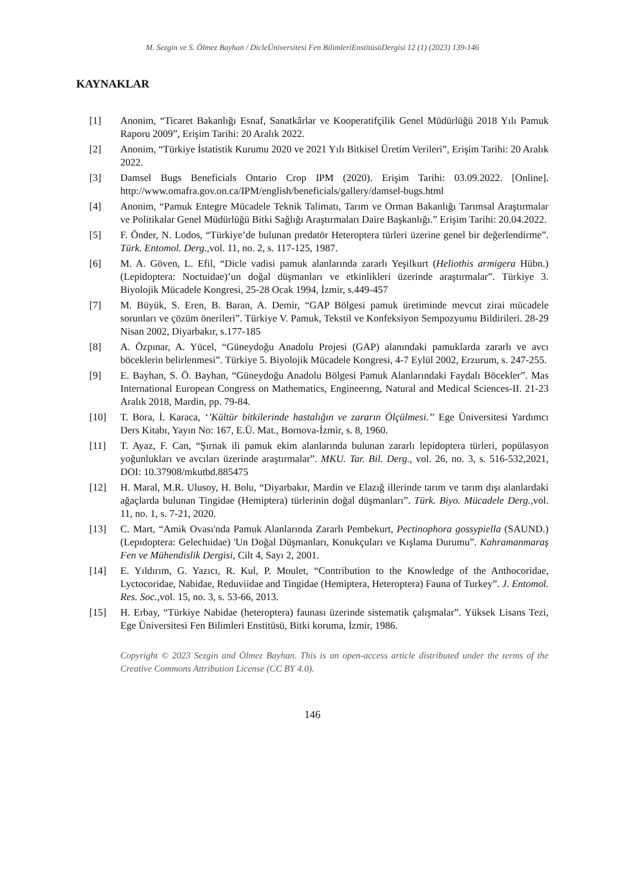M. Sezgin ve S. Ölmez Bayhan / DicleÜniversitesi Fen BilimleriEnstitüsüDergisi 12 (1) (2023) 139-146
KAYNAKLAR
[1] Anonim, “Ticaret Bakanlığı Esnaf, Sanatkârlar ve Kooperatifçilik Genel Müdürlüğü 2018 Yılı Pamuk Raporu 2009”, Erişim Tarihi: 20 Aralık 2022.
[2] Anonim, “Türkiye İstatistik Kurumu 2020 ve 2021 Yılı Bitkisel Üretim Verileri”, Erişim Tarihi: 20 Aralık 2022.
[3] Damsel Bugs Beneficials Ontario Crop IPM (2020). Erişim Tarihi: 03.09.2022. [Online]. http://www.omafra.gov.on.ca/IPM/english/beneficials/gallery/damsel-bugs.html
[4] Anonim, “Pamuk Entegre Mücadele Teknik Talimatı, Tarım ve Orman Bakanlığı Tarımsal Araştırmalar ve Politikalar Genel Müdürlüğü Bitki Sağlığı Araştırmaları Daire Başkanlığı.” Erişim Tarihi: 20.04.2022.
[5] F. Önder, N. Lodos, “Türkiye’de bulunan predatör Heteroptera türleri üzerine genel bir değerlendirme”. Türk. Entomol. Derg.,vol. 11, no. 2, s. 117-125, 1987.
[6] M. A. Göven, L. Efil, “Dicle vadisi pamuk alanlarında zararlı Yeşilkurt (Heliothis armigera Hübn.) (Lepidoptera: Noctuidae)’un doğal düşmanları ve etkinlikleri üzerinde araştırmalar”. Türkiye 3. Biyolojik Mücadele Kongresi, 25-28 Ocak 1994, İzmir, s.449-457
[7] M. Büyük, S. Eren, B. Baran, A. Demir, “GAP Bölgesi pamuk üretiminde mevcut zirai mücadele sorunları ve çözüm önerileri”. Türkiye V. Pamuk, Tekstil ve Konfeksiyon Sempozyumu Bildirileri. 28-29 Nisan 2002, Diyarbakır, s.177-185
[8] A. Özpınar, A. Yücel, “Güneydoğu Anadolu Projesi (GAP) alanındaki pamuklarda zararlı ve avcı böceklerin belirlenmesi”. Türkiye 5. Biyolojik Mücadele Kongresi, 4-7 Eylül 2002, Erzurum, s. 247-255.
[9] E. Bayhan, S. Ö. Bayhan, “Güneydoğu Anadolu Bölgesi Pamuk Alanlarındaki Faydalı Böcekler”. Mas International European Congress on Mathematics, Engineerıng, Natural and Medical Sciences-II. 21-23 Aralık 2018, Mardin, pp. 79-84.
[10] T. Bora, İ. Karaca, ‘’Kültür bitkilerinde hastalığın ve zararın Ölçülmesi.’’ Ege Üniversitesi Yardımcı Ders Kitabı, Yayın No: 167, E.Ü. Mat., Bornova-İzmir, s. 8, 1960.
[11] T. Ayaz, F. Can, “Şırnak ili pamuk ekim alanlarında bulunan zararlı lepidoptera türleri, popülasyon yoğunlukları ve avcıları üzerinde araştırmalar”. MKU. Tar. Bil. Derg., vol. 26, no. 3, s. 516-532,2021, DOI: 10.37908/mkutbd.885475
[12] H. Maral, M.R. Ulusoy, H. Bolu, “Diyarbakır, Mardin ve Elazığ illerinde tarım ve tarım dışı alanlardaki ağaçlarda bulunan Tingidae (Hemiptera) türlerinin doğal düşmanları”. Türk. Biyo. Mücadele Derg.,vol. 11, no. 1, s. 7-21, 2020.
[13] C. Mart, “Amik Ovası'nda Pamuk Alanlarında Zararlı Pembekurt, Pectinophora gossypiella (SAUND.) (Lepıdoptera: Gelechıidae) 'Un Doğal Düşmanları, Konukçuları ve Kışlama Durumu”. Kahramanmaraş Fen ve Mühendislik Dergisi, Cilt 4, Sayı 2, 2001.
[14] E. Yıldırım, G. Yazıcı, R. Kul, P. Moulet, “Contribution to the Knowledge of the Anthocoridae, Lyctocoridae, Nabidae, Reduviidae and Tingidae (Hemiptera, Heteroptera) Fauna of Turkey”. J. Entomol. Res. Soc., vol. 15, no. 3, s. 53-66, 2013.
[15] H. Erbay, “Türkiye Nabidae (heteroptera) faunası üzerinde sistematik çalışmalar”. Yüksek Lisans Tezi, Ege Üniversitesi Fen Bilimleri Enstitüsü, Bitki koruma, İzmir, 1986.
Copyright © 2023 Sezgin and Ölmez Bayhan. This is an open-access article distributed under the terms of the Creative Commons Attribution License (CC BY 4.0).
146